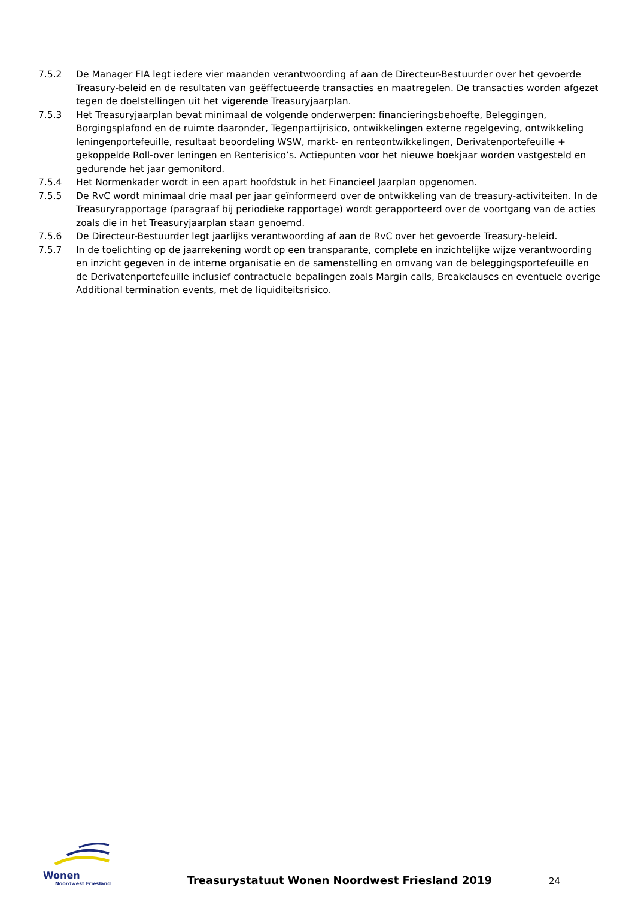7.5.2 De Manager FIA legt iedere vier maanden verantwoording af aan de Directeur-Bestuurder over het gevoerde Treasury-beleid en de resultaten van geëffectueerde transacties en maatregelen. De transacties worden afgezet tegen de doelstellingen uit het vigerende Treasuryjaarplan.
7.5.3 Het Treasuryjaarplan bevat minimaal de volgende onderwerpen: financieringsbehoefte, Beleggingen, Borgingsplafond en de ruimte daaronder, Tegenpartijrisico, ontwikkelingen externe regelgeving, ontwikkeling leningenportefeuille, resultaat beoordeling WSW, markt- en renteontwikkelingen, Derivatenportefeuille + gekoppelde Roll-over leningen en Renterisico’s. Actiepunten voor het nieuwe boekjaar worden vastgesteld en gedurende het jaar gemonitord.
7.5.4 Het Normenkader wordt in een apart hoofdstuk in het Financieel Jaarplan opgenomen.
7.5.5 De RvC wordt minimaal drie maal per jaar geïnformeerd over de ontwikkeling van de treasury-activiteiten. In de Treasuryrapportage (paragraaf bij periodieke rapportage) wordt gerapporteerd over de voortgang van de acties zoals die in het Treasuryjaarplan staan genoemd.
7.5.6 De Directeur-Bestuurder legt jaarlijks verantwoording af aan de RvC over het gevoerde Treasury-beleid.
7.5.7 In de toelichting op de jaarrekening wordt op een transparante, complete en inzichtelijke wijze verantwoording en inzicht gegeven in de interne organisatie en de samenstelling en omvang van de beleggingsportefeuille en de Derivatenportefeuille inclusief contractuele bepalingen zoals Margin calls, Breakclauses en eventuele overige Additional termination events, met de liquiditeitsrisico.
Wonen
Noordwest Friesland
Treasurystatuut Wonen Noordwest Friesland 2019
24